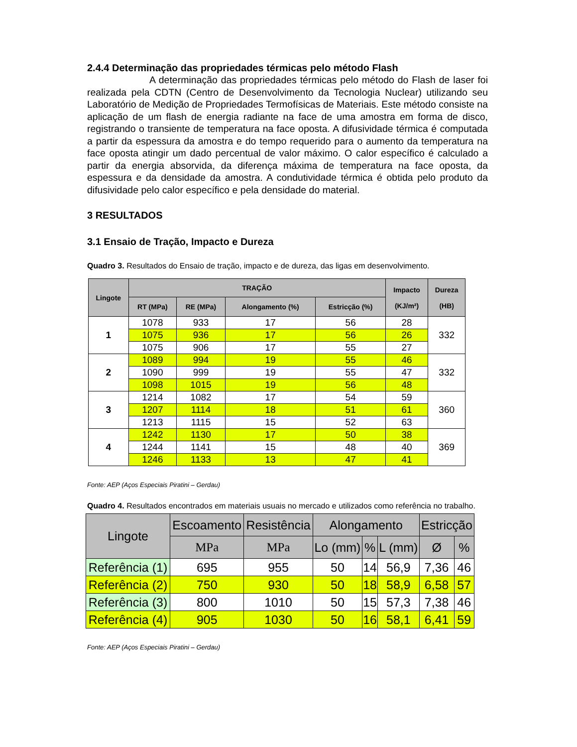2.4.4 Determinação das propriedades térmicas pelo método Flash
A determinação das propriedades térmicas pelo método do Flash de laser foi realizada pela CDTN (Centro de Desenvolvimento da Tecnologia Nuclear) utilizando seu Laboratório de Medição de Propriedades Termofísicas de Materiais. Este método consiste na aplicação de um flash de energia radiante na face de uma amostra em forma de disco, registrando o transiente de temperatura na face oposta. A difusividade térmica é computada a partir da espessura da amostra e do tempo requerido para o aumento da temperatura na face oposta atingir um dado percentual de valor máximo. O calor específico é calculado a partir da energia absorvida, da diferença máxima de temperatura na face oposta, da espessura e da densidade da amostra. A condutividade térmica é obtida pelo produto da difusividade pelo calor específico e pela densidade do material.
3 RESULTADOS
3.1 Ensaio de Tração, Impacto e Dureza
Quadro 3. Resultados do Ensaio de tração, impacto e de dureza, das ligas em desenvolvimento.
| Lingote | TRAÇÃO | | | | Impacto (KJ/m²) | Dureza (HB) |
| --- | --- | --- | --- | --- | --- | --- |
| | RT (MPa) | RE (MPa) | Alongamento (%) | Estricção (%) | | |
| 1 | 1078 | 933 | 17 | 56 | 28 | 332 |
| | 1075 | 936 | 17 | 56 | 26 | |
| | 1075 | 906 | 17 | 55 | 27 | |
| 2 | 1089 | 994 | 19 | 55 | 46 | 332 |
| | 1090 | 999 | 19 | 55 | 47 | |
| | 1098 | 1015 | 19 | 56 | 48 | |
| 3 | 1214 | 1082 | 17 | 54 | 59 | 360 |
| | 1207 | 1114 | 18 | 51 | 61 | |
| | 1213 | 1115 | 15 | 52 | 63 | |
| 4 | 1242 | 1130 | 17 | 50 | 38 | 369 |
| | 1244 | 1141 | 15 | 48 | 40 | |
| | 1246 | 1133 | 13 | 47 | 41 | |
Fonte: AEP (Aços Especiais Piratini – Gerdau)
Quadro 4. Resultados encontrados em materiais usuais no mercado e utilizados como referência no trabalho.
| Lingote | Escoamento | Resistência | Alongamento | | | Estricção | |
| --- | --- | --- | --- | --- | --- | --- | --- |
| | MPa | MPa | Lo (mm) | % | L (mm) | Ø | % |
| Referência (1) | 695 | 955 | 50 | 14 | 56,9 | 7,36 | 46 |
| Referência (2) | 750 | 930 | 50 | 18 | 58,9 | 6,58 | 57 |
| Referência (3) | 800 | 1010 | 50 | 15 | 57,3 | 7,38 | 46 |
| Referência (4) | 905 | 1030 | 50 | 16 | 58,1 | 6,41 | 59 |
Fonte: AEP (Aços Especiais Piratini – Gerdau)